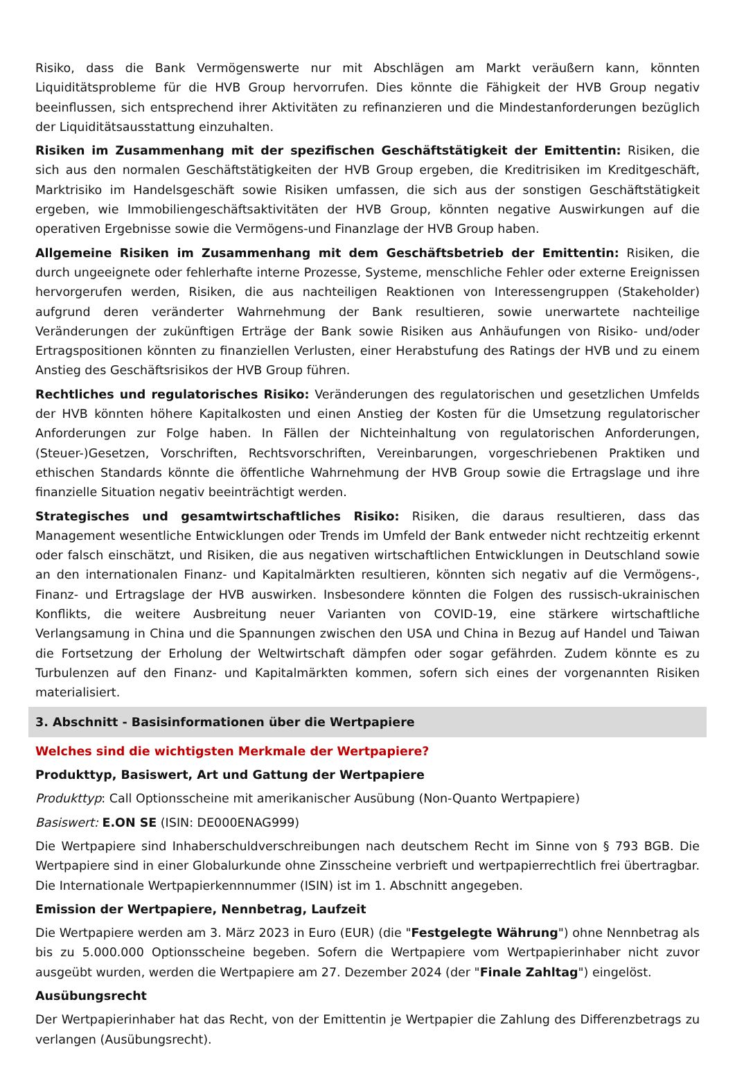Risiko, dass die Bank Vermögenswerte nur mit Abschlägen am Markt veräußern kann, könnten Liquiditätsprobleme für die HVB Group hervorrufen. Dies könnte die Fähigkeit der HVB Group negativ beeinflussen, sich entsprechend ihrer Aktivitäten zu refinanzieren und die Mindestanforderungen bezüglich der Liquiditätsausstattung einzuhalten.
Risiken im Zusammenhang mit der spezifischen Geschäftstätigkeit der Emittentin: Risiken, die sich aus den normalen Geschäftstätigkeiten der HVB Group ergeben, die Kreditrisiken im Kreditgeschäft, Marktrisiko im Handelsgeschäft sowie Risiken umfassen, die sich aus der sonstigen Geschäftstätigkeit ergeben, wie Immobiliengeschäftsaktivitäten der HVB Group, könnten negative Auswirkungen auf die operativen Ergebnisse sowie die Vermögens-und Finanzlage der HVB Group haben.
Allgemeine Risiken im Zusammenhang mit dem Geschäftsbetrieb der Emittentin: Risiken, die durch ungeeignete oder fehlerhafte interne Prozesse, Systeme, menschliche Fehler oder externe Ereignissen hervorgerufen werden, Risiken, die aus nachteiligen Reaktionen von Interessengruppen (Stakeholder) aufgrund deren veränderter Wahrnehmung der Bank resultieren, sowie unerwartete nachteilige Veränderungen der zukünftigen Erträge der Bank sowie Risiken aus Anhäufungen von Risiko- und/oder Ertragspositionen könnten zu finanziellen Verlusten, einer Herabstufung des Ratings der HVB und zu einem Anstieg des Geschäftsrisikos der HVB Group führen.
Rechtliches und regulatorisches Risiko: Veränderungen des regulatorischen und gesetzlichen Umfelds der HVB könnten höhere Kapitalkosten und einen Anstieg der Kosten für die Umsetzung regulatorischer Anforderungen zur Folge haben. In Fällen der Nichteinhaltung von regulatorischen Anforderungen, (Steuer-)Gesetzen, Vorschriften, Rechtsvorschriften, Vereinbarungen, vorgeschriebenen Praktiken und ethischen Standards könnte die öffentliche Wahrnehmung der HVB Group sowie die Ertragslage und ihre finanzielle Situation negativ beeinträchtigt werden.
Strategisches und gesamtwirtschaftliches Risiko: Risiken, die daraus resultieren, dass das Management wesentliche Entwicklungen oder Trends im Umfeld der Bank entweder nicht rechtzeitig erkennt oder falsch einschätzt, und Risiken, die aus negativen wirtschaftlichen Entwicklungen in Deutschland sowie an den internationalen Finanz- und Kapitalmärkten resultieren, könnten sich negativ auf die Vermögens-, Finanz- und Ertragslage der HVB auswirken. Insbesondere könnten die Folgen des russisch-ukrainischen Konflikts, die weitere Ausbreitung neuer Varianten von COVID-19, eine stärkere wirtschaftliche Verlangsamung in China und die Spannungen zwischen den USA und China in Bezug auf Handel und Taiwan die Fortsetzung der Erholung der Weltwirtschaft dämpfen oder sogar gefährden. Zudem könnte es zu Turbulenzen auf den Finanz- und Kapitalmärkten kommen, sofern sich eines der vorgenannten Risiken materialisiert.
3. Abschnitt - Basisinformationen über die Wertpapiere
Welches sind die wichtigsten Merkmale der Wertpapiere?
Produkttyp, Basiswert, Art und Gattung der Wertpapiere
Produkttyp: Call Optionsscheine mit amerikanischer Ausübung (Non-Quanto Wertpapiere)
Basiswert: E.ON SE (ISIN: DE000ENAG999)
Die Wertpapiere sind Inhaberschuldverschreibungen nach deutschem Recht im Sinne von § 793 BGB. Die Wertpapiere sind in einer Globalurkunde ohne Zinsscheine verbrieft und wertpapierrechtlich frei übertragbar. Die Internationale Wertpapierkennnummer (ISIN) ist im 1. Abschnitt angegeben.
Emission der Wertpapiere, Nennbetrag, Laufzeit
Die Wertpapiere werden am 3. März 2023 in Euro (EUR) (die "Festgelegte Währung") ohne Nennbetrag als bis zu 5.000.000 Optionsscheine begeben. Sofern die Wertpapiere vom Wertpapierinhaber nicht zuvor ausgeübt wurden, werden die Wertpapiere am 27. Dezember 2024 (der "Finale Zahltag") eingelöst.
Ausübungsrecht
Der Wertpapierinhaber hat das Recht, von der Emittentin je Wertpapier die Zahlung des Differenzbetrags zu verlangen (Ausübungsrecht).